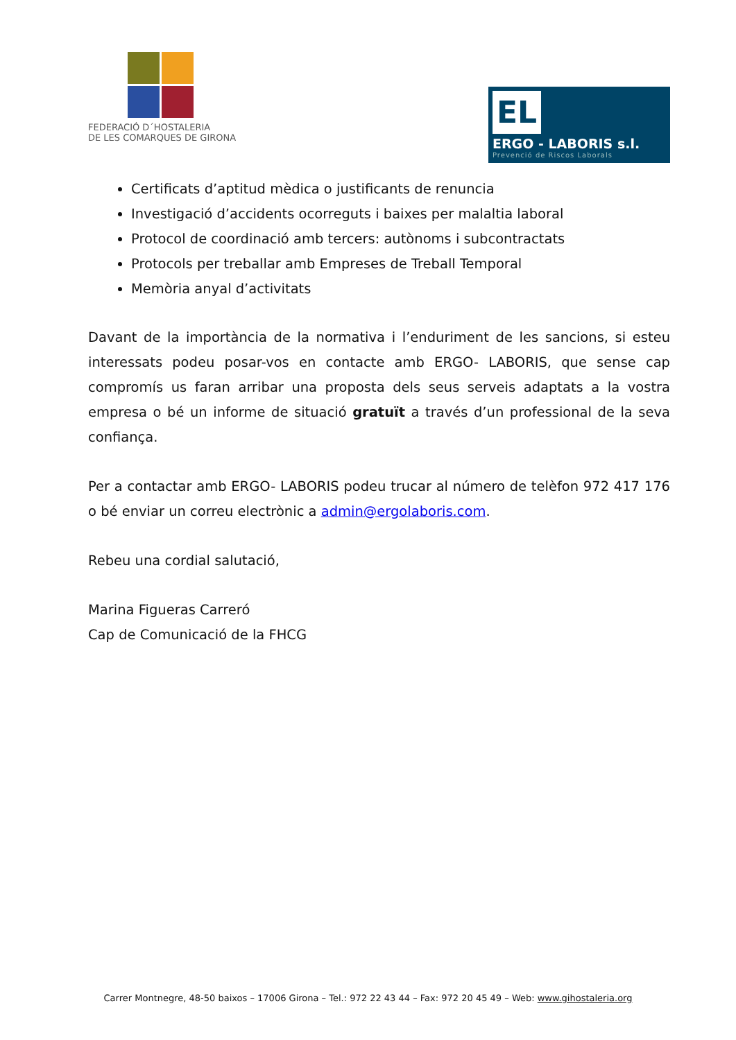FEDERACIÓ D´HOSTALERIA
DE LES COMARQUES DE GIRONA
EL
ERGO - LABORIS s.l.
Prevenció de Riscos Laborals
Certificats d’aptitud mèdica o justificants de renuncia
Investigació d’accidents ocorreguts i baixes per malaltia laboral
Protocol de coordinació amb tercers: autònoms i subcontractats
Protocols per treballar amb Empreses de Treball Temporal
Memòria anyal d’activitats
Davant de la importància de la normativa i l’enduriment de les sancions, si esteu interessats podeu posar-vos en contacte amb ERGO- LABORIS, que sense cap compromís us faran arribar una proposta dels seus serveis adaptats a la vostra empresa o bé un informe de situació gratuït a través d’un professional de la seva confiança.
Per a contactar amb ERGO- LABORIS podeu trucar al número de telèfon 972 417 176 o bé enviar un correu electrònic a admin@ergolaboris.com.
Rebeu una cordial salutació,
Marina Figueras Carreró
Cap de Comunicació de la FHCG
Carrer Montnegre, 48-50 baixos – 17006 Girona – Tel.: 972 22 43 44 – Fax: 972 20 45 49 – Web: www.gihostaleria.org